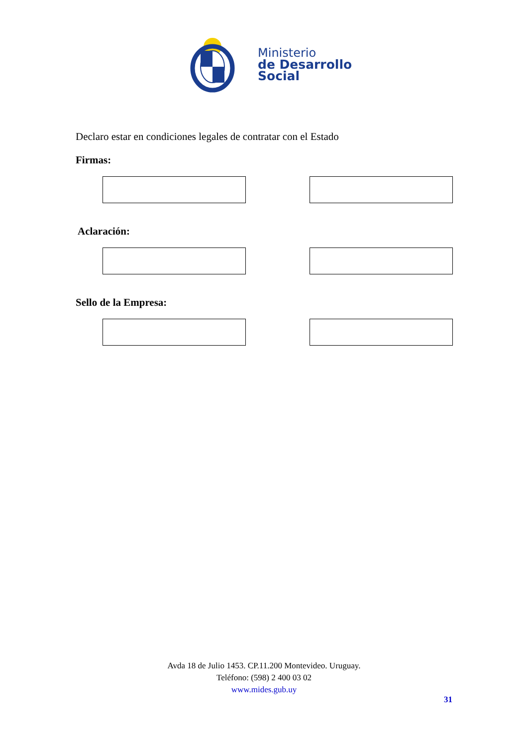Ministerio
de Desarrollo
Social
Declaro estar en condiciones legales de contratar con el Estado
Firmas:
Aclaración:
Sello de la Empresa:
Avda 18 de Julio 1453. CP.11.200 Montevideo. Uruguay.
Teléfono: (598) 2 400 03 02
www.mides.gub.uy
31